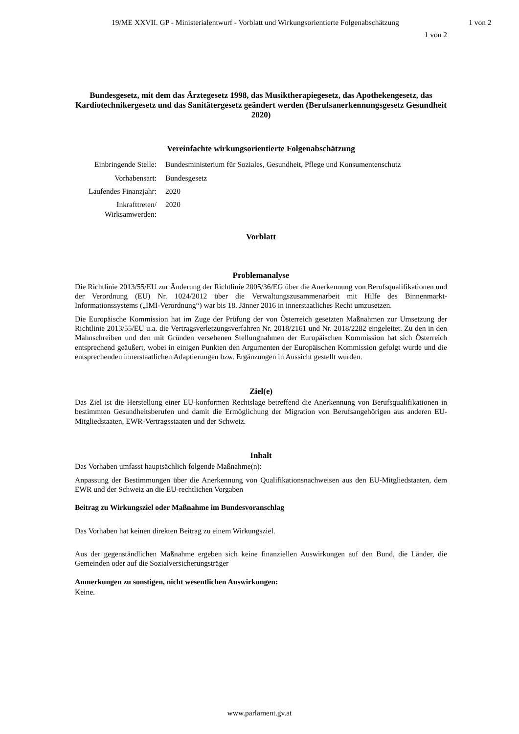19/ME XXVII. GP - Ministerialentwurf - Vorblatt und Wirkungsorientierte Folgenabschätzung
1 von 2
1 von 2
Bundesgesetz, mit dem das Ärztegesetz 1998, das Musiktherapiegesetz, das Apothekengesetz, das Kardiotechnikergesetz und das Sanitätergesetz geändert werden (Berufsanerkennungsgesetz Gesundheit 2020)
Vereinfachte wirkungsorientierte Folgenabschätzung
Einbringende Stelle:
Bundesministerium für Soziales, Gesundheit, Pflege und Konsumentenschutz
Vorhabensart: Bundesgesetz
Laufendes Finanzjahr:
2020
Inkrafttreten/ Wirksamwerden:
2020
Vorblatt
Problemanalyse
Die Richtlinie 2013/55/EU zur Änderung der Richtlinie 2005/36/EG über die Anerkennung von Berufsqualifikationen und der Verordnung (EU) Nr. 1024/2012 über die Verwaltungszusammenarbeit mit Hilfe des Binnenmarkt-Informationssystems („IMI-Verordnung“) war bis 18. Jänner 2016 in innerstaatliches Recht umzusetzen.
Die Europäische Kommission hat im Zuge der Prüfung der von Österreich gesetzten Maßnahmen zur Umsetzung der Richtlinie 2013/55/EU u.a. die Vertragsverletzungsverfahren Nr. 2018/2161 und Nr. 2018/2282 eingeleitet. Zu den in den Mahnschreiben und den mit Gründen versehenen Stellungnahmen der Europäischen Kommission hat sich Österreich entsprechend geäußert, wobei in einigen Punkten den Argumenten der Europäischen Kommission gefolgt wurde und die entsprechenden innerstaatlichen Adaptierungen bzw. Ergänzungen in Aussicht gestellt wurden.
Ziel(e)
Das Ziel ist die Herstellung einer EU-konformen Rechtslage betreffend die Anerkennung von Berufsqualifikationen in bestimmten Gesundheitsberufen und damit die Ermöglichung der Migration von Berufsangehörigen aus anderen EU-Mitgliedstaaten, EWR-Vertragsstaaten und der Schweiz.
Inhalt
Das Vorhaben umfasst hauptsächlich folgende Maßnahme(n):
Anpassung der Bestimmungen über die Anerkennung von Qualifikationsnachweisen aus den EU-Mitgliedstaaten, dem EWR und der Schweiz an die EU-rechtlichen Vorgaben
Beitrag zu Wirkungsziel oder Maßnahme im Bundesvoranschlag
Das Vorhaben hat keinen direkten Beitrag zu einem Wirkungsziel.
Aus der gegenständlichen Maßnahme ergeben sich keine finanziellen Auswirkungen auf den Bund, die Länder, die Gemeinden oder auf die Sozialversicherungsträger
Anmerkungen zu sonstigen, nicht wesentlichen Auswirkungen:
Keine.
www.parlament.gv.at